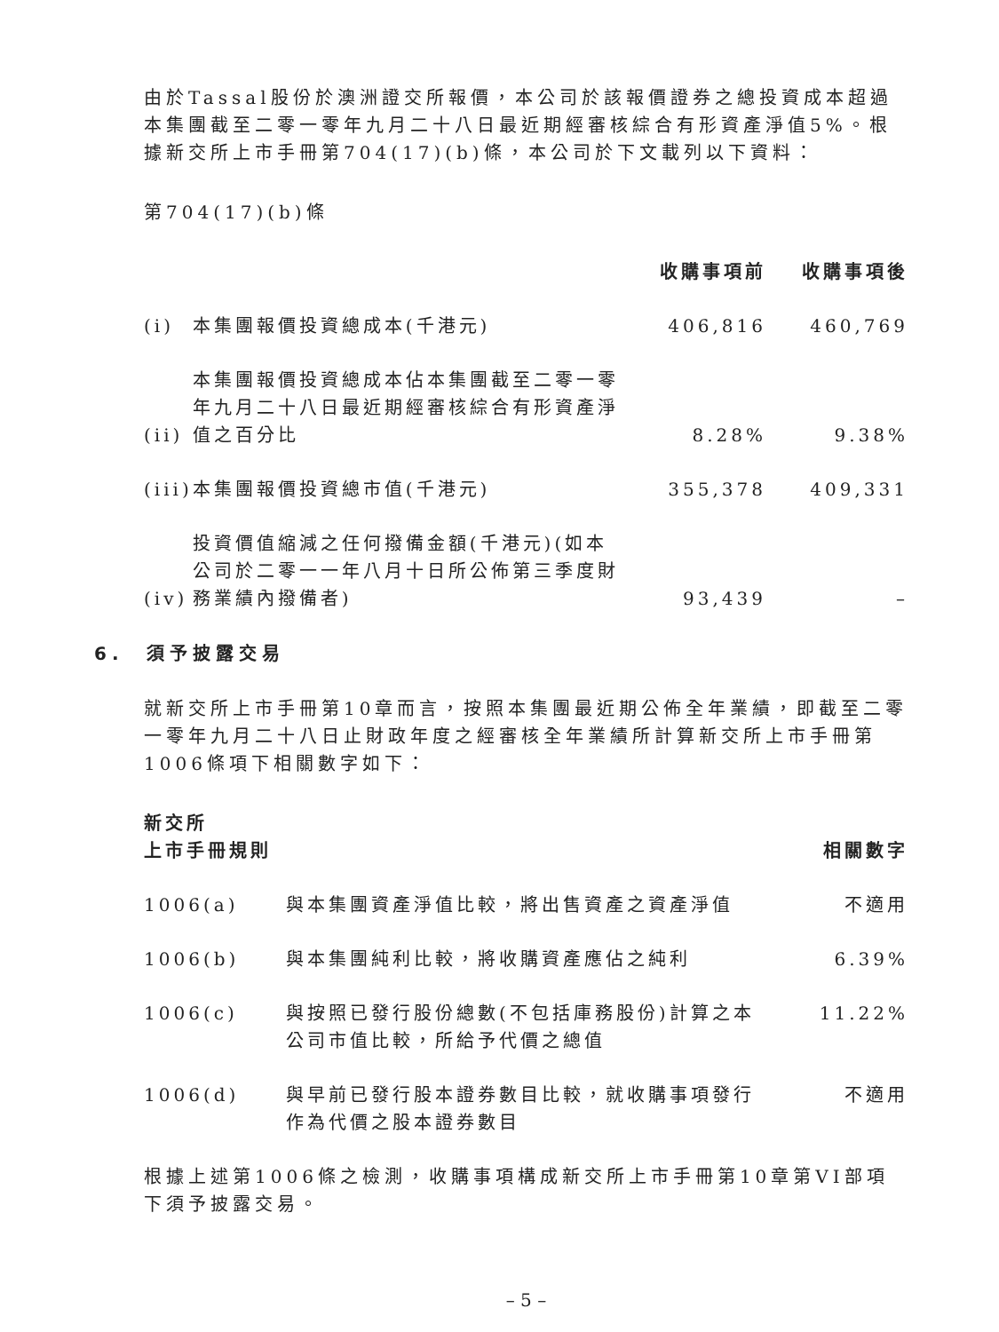由於Tassal股份於澳洲證交所報價，本公司於該報價證券之總投資成本超過本集團截至二零一零年九月二十八日最近期經審核綜合有形資產淨值5%。根據新交所上市手冊第704(17)(b)條，本公司於下文載列以下資料：
第704(17)(b)條
| | | 收購事項前 | 收購事項後 |
| --- | --- | --- | --- |
| (i) | 本集團報價投資總成本(千港元) | 406,816 | 460,769 |
| (ii) | 本集團報價投資總成本佔本集團截至二零一零年九月二十八日最近期經審核綜合有形資產淨值之百分比 | 8.28% | 9.38% |
| (iii) | 本集團報價投資總市值(千港元) | 355,378 | 409,331 |
| (iv) | 投資價值縮減之任何撥備金額(千港元)(如本公司於二零一一年八月十日所公佈第三季度財務業績內撥備者) | 93,439 | – |
6. 須予披露交易
就新交所上市手冊第10章而言，按照本集團最近期公佈全年業績，即截至二零一零年九月二十八日止財政年度之經審核全年業績所計算新交所上市手冊第1006條項下相關數字如下：
| 新交所 上市手冊規則 | | 相關數字 |
| --- | --- | --- |
| 1006(a) | 與本集團資產淨值比較，將出售資產之資產淨值 | 不適用 |
| 1006(b) | 與本集團純利比較，將收購資產應佔之純利 | 6.39% |
| 1006(c) | 與按照已發行股份總數(不包括庫務股份)計算之本公司市值比較，所給予代價之總值 | 11.22% |
| 1006(d) | 與早前已發行股本證券數目比較，就收購事項發行作為代價之股本證券數目 | 不適用 |
根據上述第1006條之檢測，收購事項構成新交所上市手冊第10章第VI部項下須予披露交易。
– 5 –